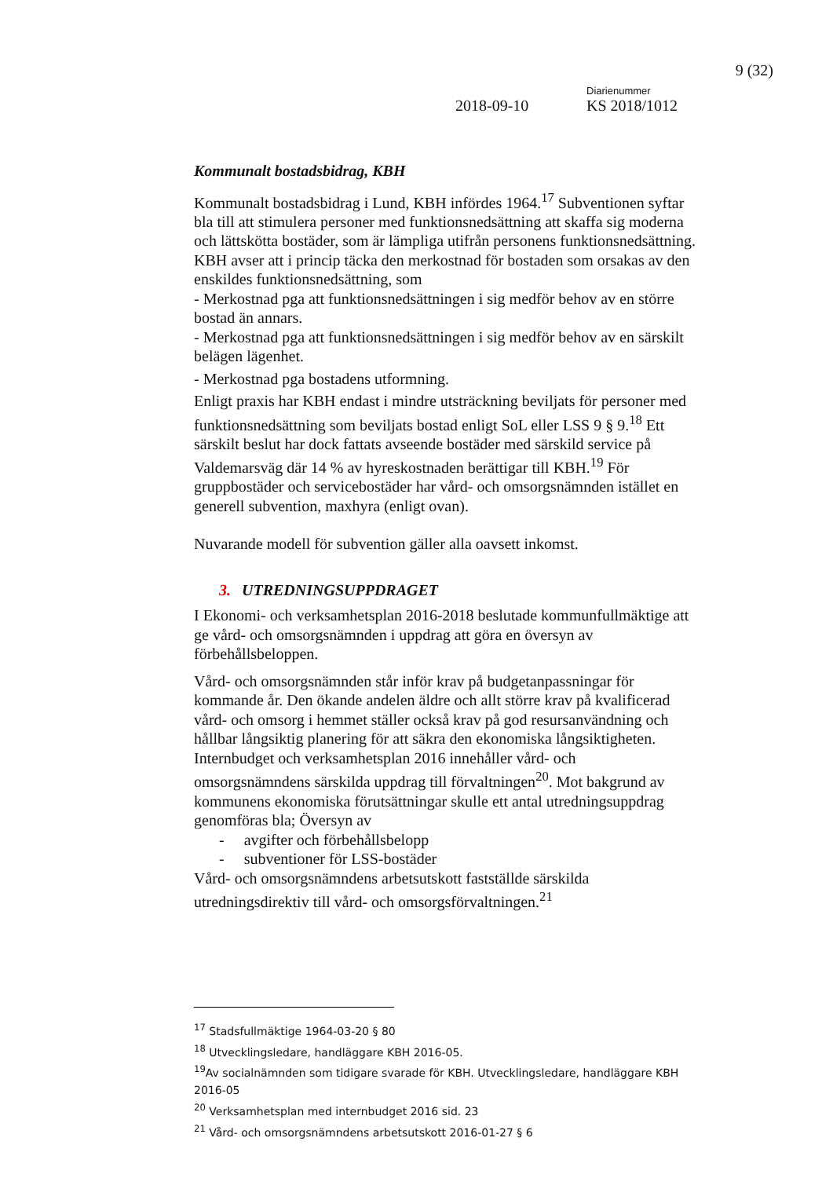9 (32)
Diarienummer
2018-09-10 KS 2018/1012
Kommunalt bostadsbidrag, KBH
Kommunalt bostadsbidrag i Lund, KBH infördes 1964.<sup>17</sup> Subventionen syftar bla till att stimulera personer med funktionsnedsättning att skaffa sig moderna och lättskötta bostäder, som är lämpliga utifrån personens funktionsnedsättning.
KBH avser att i princip täcka den merkostnad för bostaden som orsakas av den enskildes funktionsnedsättning, som
- Merkostnad pga att funktionsnedsättningen i sig medför behov av en större bostad än annars.
- Merkostnad pga att funktionsnedsättningen i sig medför behov av en särskilt belägen lägenhet.
- Merkostnad pga bostadens utformning.
Enligt praxis har KBH endast i mindre utsträckning beviljats för personer med funktionsnedsättning som beviljats bostad enligt SoL eller LSS 9 § 9.<sup>18</sup> Ett särskilt beslut har dock fattats avseende bostäder med särskild service på Valdemarsväg där 14 % av hyreskostnaden berättigar till KBH.<sup>19</sup> För gruppbostäder och servicebostäder har vård- och omsorgsnämnden istället en generell subvention, maxhyra (enligt ovan).
Nuvarande modell för subvention gäller alla oavsett inkomst.
3. UTREDNINGSUPPDRAGET
I Ekonomi- och verksamhetsplan 2016-2018 beslutade kommunfullmäktige att ge vård- och omsorgsnämnden i uppdrag att göra en översyn av förbehållsbeloppen.
Vård- och omsorgsnämnden står inför krav på budgetanpassningar för kommande år. Den ökande andelen äldre och allt större krav på kvalificerad vård- och omsorg i hemmet ställer också krav på god resursanvändning och hållbar långsiktig planering för att säkra den ekonomiska långsiktigheten. Internbudget och verksamhetsplan 2016 innehåller vård- och omsorgsnämndens särskilda uppdrag till förvaltningen<sup>20</sup>. Mot bakgrund av kommunens ekonomiska förutsättningar skulle ett antal utredningsuppdrag genomföras bla; Översyn av
- avgifter och förbehållsbelopp
- subventioner för LSS-bostäder
Vård- och omsorgsnämndens arbetsutskott fastställde särskilda utredningsdirektiv till vård- och omsorgsförvaltningen.<sup>21</sup>
<sup>17</sup> Stadsfullmäktige 1964-03-20 § 80
<sup>18</sup> Utvecklingsledare, handläggare KBH 2016-05.
<sup>19</sup> Av socialnämnden som tidigare svarade för KBH. Utvecklingsledare, handläggare KBH 2016-05
<sup>20</sup> Verksamhetsplan med internbudget 2016 sid. 23
<sup>21</sup> Vård- och omsorgsnämndens arbetsutskott 2016-01-27 § 6